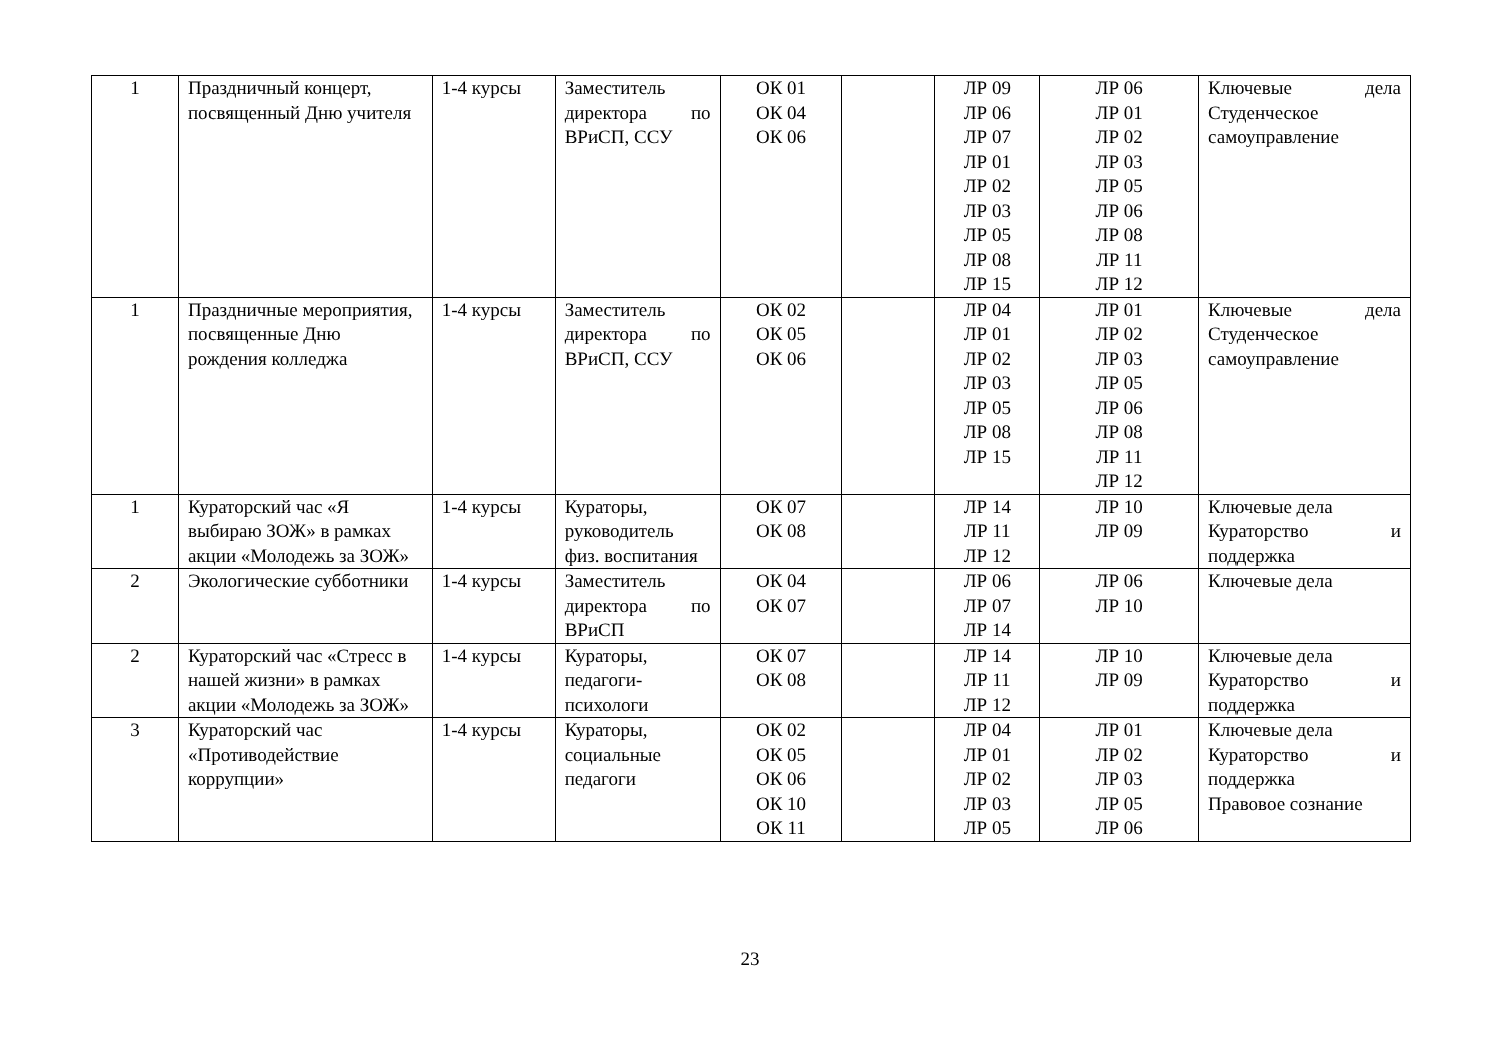| 1 | Праздничный концерт, посвященный Дню учителя | 1-4 курсы | Заместитель директора по ВРиСП, ССУ | ОК 01 ОК 04 ОК 06 | | ЛР 09 ЛР 06 ЛР 07 ЛР 01 ЛР 02 ЛР 03 ЛР 05 ЛР 08 ЛР 15 | ЛР 06 ЛР 01 ЛР 02 ЛР 03 ЛР 05 ЛР 06 ЛР 08 ЛР 11 ЛР 12 | Ключевые дела Студенческое самоуправление |
| 1 | Праздничные мероприятия, посвященные Дню рождения колледжа | 1-4 курсы | Заместитель директора по ВРиСП, ССУ | ОК 02 ОК 05 ОК 06 | | ЛР 04 ЛР 01 ЛР 02 ЛР 03 ЛР 05 ЛР 08 ЛР 15 | ЛР 01 ЛР 02 ЛР 03 ЛР 05 ЛР 06 ЛР 08 ЛР 11 ЛР 12 | Ключевые дела Студенческое самоуправление |
| 1 | Кураторский час «Я выбираю ЗОЖ» в рамках акции «Молодежь за ЗОЖ» | 1-4 курсы | Кураторы, руководитель физ. воспитания | ОК 07 ОК 08 | | ЛР 14 ЛР 11 ЛР 12 | ЛР 10 ЛР 09 | Ключевые дела Кураторство и поддержка |
| 2 | Экологические субботники | 1-4 курсы | Заместитель директора по ВРиСП | ОК 04 ОК 07 | | ЛР 06 ЛР 07 ЛР 14 | ЛР 06 ЛР 10 | Ключевые дела |
| 2 | Кураторский час «Стресс в нашей жизни» в рамках акции «Молодежь за ЗОЖ» | 1-4 курсы | Кураторы, педагоги-психологи | ОК 07 ОК 08 | | ЛР 14 ЛР 11 ЛР 12 | ЛР 10 ЛР 09 | Ключевые дела Кураторство и поддержка |
| 3 | Кураторский час «Противодействие коррупции» | 1-4 курсы | Кураторы, социальные педагоги | ОК 02 ОК 05 ОК 06 ОК 10 ОК 11 | | ЛР 04 ЛР 01 ЛР 02 ЛР 03 ЛР 05 | ЛР 01 ЛР 02 ЛР 03 ЛР 05 ЛР 06 | Ключевые дела Кураторство и поддержка Правовое сознание |
23